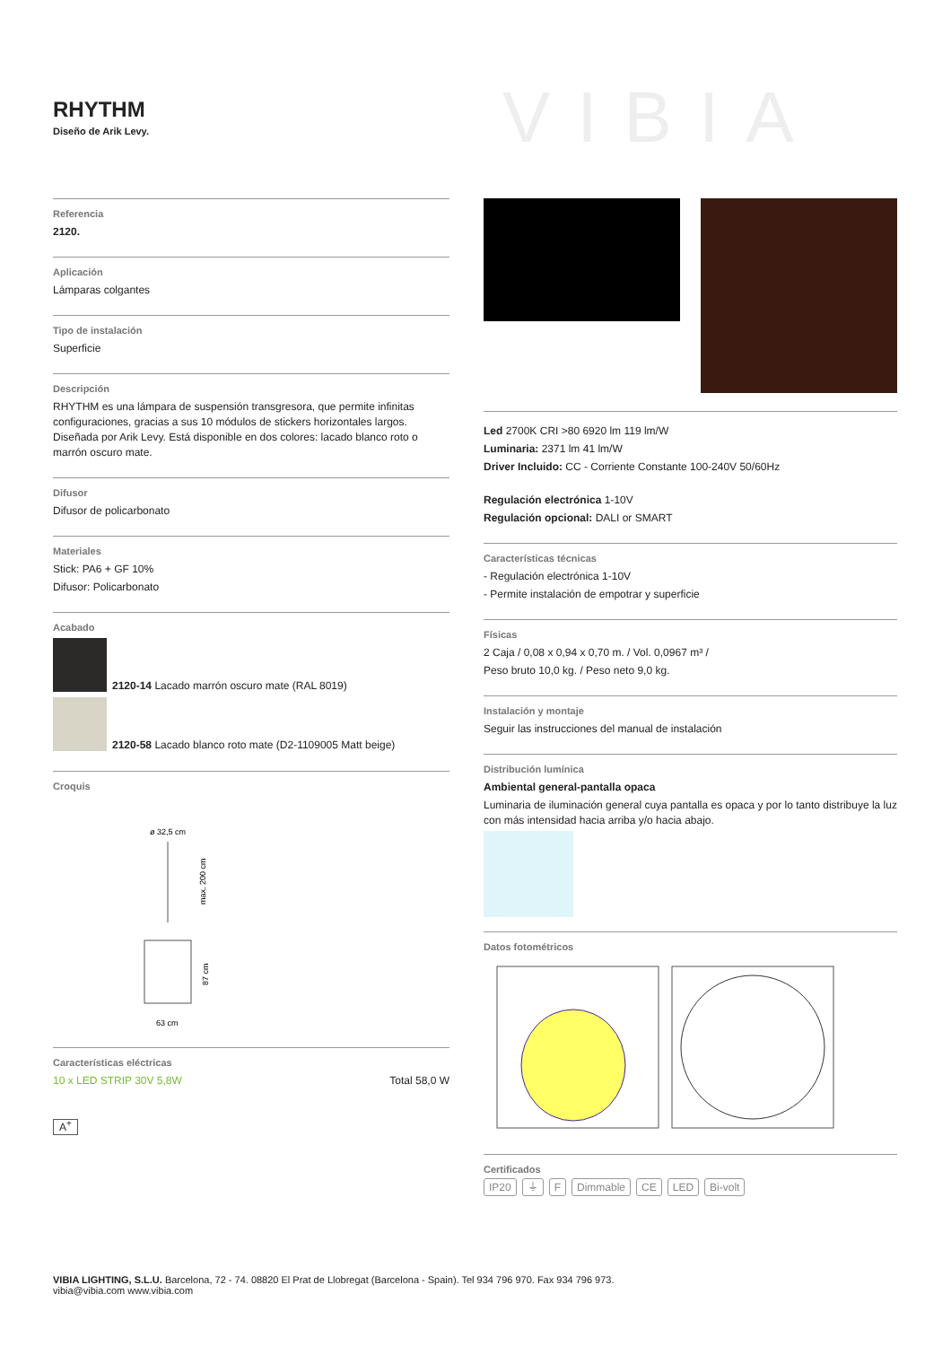RHYTHM
Diseño de Arik Levy.
VIBIA
Referencia
2120.
Aplicación
Lámparas colgantes
Tipo de instalación
Superficie
Descripción
RHYTHM es una lámpara de suspensión transgresora, que permite infinitas configuraciones, gracias a sus 10 módulos de stickers horizontales largos. Diseñada por Arik Levy. Está disponible en dos colores: lacado blanco roto o marrón oscuro mate.
Difusor
Difusor de policarbonato
Materiales
Stick: PA6 + GF 10%
Difusor: Policarbonato
Acabado
2120-14 Lacado marrón oscuro mate (RAL 8019)
2120-58 Lacado blanco roto mate (D2-1109005 Matt beige)
Croquis
ø 32,5 cm
max. 200 cm
87 cm
63 cm
Características eléctricas
10 x LED STRIP 30V 5,8W Total 58,0 W
A<sup>+</sup>
Led 2700K CRI >80 6920 lm 119 lm/W
Luminaria: 2371 lm 41 lm/W
Driver Incluido: CC - Corriente Constante 100-240V 50/60Hz
Regulación electrónica 1-10V
Regulación opcional: DALI or SMART
Características técnicas
- Regulación electrónica 1-10V
- Permite instalación de empotrar y superficie
Físicas
2 Caja / 0,08 x 0,94 x 0,70 m. / Vol. 0,0967 m³ /
Peso bruto 10,0 kg. / Peso neto 9,0 kg.
Instalación y montaje
Seguir las instrucciones del manual de instalación
Distribución lumínica
Ambiental general-pantalla opaca
Luminaria de iluminación general cuya pantalla es opaca y por lo tanto distribuye la luz con más intensidad hacia arriba y/o hacia abajo.
Datos fotométricos
Certificados
IP20 ⏚ F Dimmable CE LED Bi-volt
VIBIA LIGHTING, S.L.U. Barcelona, 72 - 74. 08820 El Prat de Llobregat (Barcelona - Spain). Tel 934 796 970. Fax 934 796 973.
vibia@vibia.com www.vibia.com